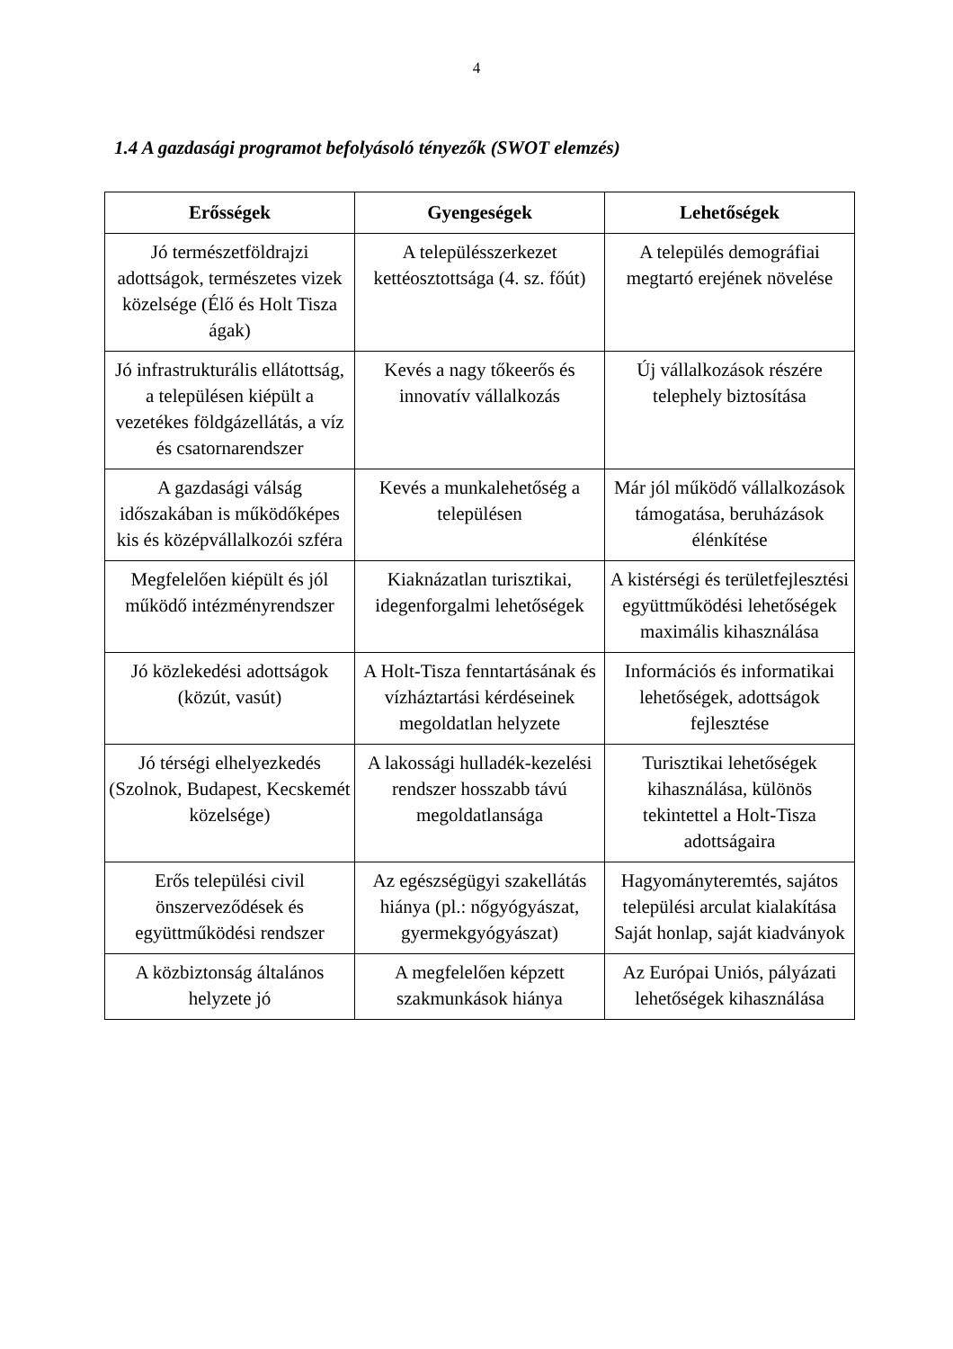4
1.4 A gazdasági programot befolyásoló tényezők (SWOT elemzés)
| Erősségek | Gyengeségek | Lehetőségek |
| --- | --- | --- |
| Jó természetföldrajzi adottságok, természetes vizek közelsége (Élő és Holt Tisza ágak) | A településszerkezet kettéosztottsága (4. sz. főút) | A település demográfiai megtartó erejének növelése |
| Jó infrastrukturális ellátottság, a településen kiépült a vezetékes földgázellátás, a víz és csatornarendszer | Kevés a nagy tőkeerős és innovatív vállalkozás | Új vállalkozások részére telephely biztosítása |
| A gazdasági válság időszakában is működőképes kis és középvállalkozói szféra | Kevés a munkalehetőség a településen | Már jól működő vállalkozások támogatása, beruházások élénkítése |
| Megfelelően kiépült és jól működő intézményrendszer | Kiaknázatlan turisztikai, idegenforgalmi lehetőségek | A kistérségi és területfejlesztési együttműködési lehetőségek maximális kihasználása |
| Jó közlekedési adottságok (közút, vasút) | A Holt-Tisza fenntartásának és vízháztartási kérdéseinek megoldatlan helyzete | Információs és informatikai lehetőségek, adottságok fejlesztése |
| Jó térségi elhelyezkedés (Szolnok, Budapest, Kecskemét közelsége) | A lakossági hulladék-kezelési rendszer hosszabb távú megoldatlansága | Turisztikai lehetőségek kihasználása, különös tekintettel a Holt-Tisza adottságaira |
| Erős települési civil önszerveződések és együttműködési rendszer | Az egészségügyi szakellátás hiánya (pl.: nőgyógyászat, gyermekgyógyászat) | Hagyományteremtés, sajátos települési arculat kialakítása Saját honlap, saját kiadványok |
| A közbiztonság általános helyzete jó | A megfelelően képzett szakmunkások hiánya | Az Európai Uniós, pályázati lehetőségek kihasználása |